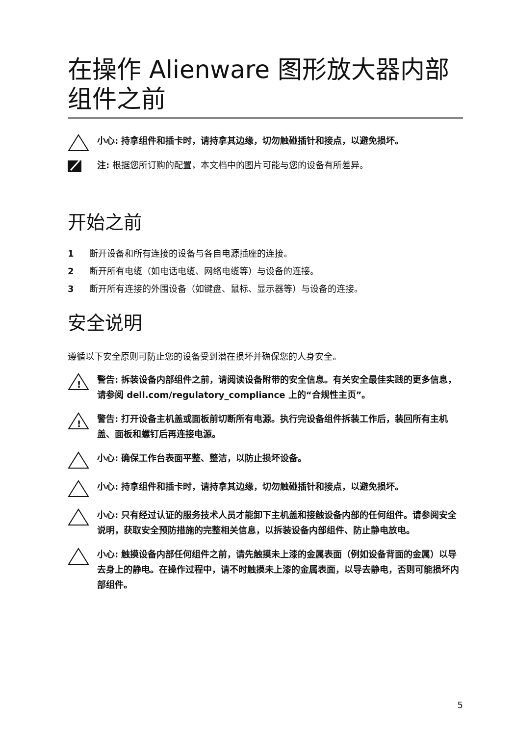在操作 Alienware 图形放大器内部组件之前
小心: 持拿组件和插卡时，请持拿其边缘，切勿触碰插针和接点，以避免损坏。
注: 根据您所订购的配置，本文档中的图片可能与您的设备有所差异。
开始之前
1 断开设备和所有连接的设备与各自电源插座的连接。
2 断开所有电缆（如电话电缆、网络电缆等）与设备的连接。
3 断开所有连接的外围设备（如键盘、鼠标、显示器等）与设备的连接。
安全说明
遵循以下安全原则可防止您的设备受到潜在损坏并确保您的人身安全。
!
警告: 拆装设备内部组件之前，请阅读设备附带的安全信息。有关安全最佳实践的更多信息，请参阅 dell.com/regulatory_compliance 上的“合规性主页”。
!
警告: 打开设备主机盖或面板前切断所有电源。执行完设备组件拆装工作后，装回所有主机盖、面板和螺钉后再连接电源。
小心: 确保工作台表面平整、整洁，以防止损坏设备。
小心: 持拿组件和插卡时，请持拿其边缘，切勿触碰插针和接点，以避免损坏。
小心: 只有经过认证的服务技术人员才能卸下主机盖和接触设备内部的任何组件。请参阅安全说明，获取安全预防措施的完整相关信息，以拆装设备内部组件、防止静电放电。
小心: 触摸设备内部任何组件之前，请先触摸未上漆的金属表面（例如设备背面的金属）以导去身上的静电。在操作过程中，请不时触摸未上漆的金属表面，以导去静电，否则可能损坏内部组件。
5